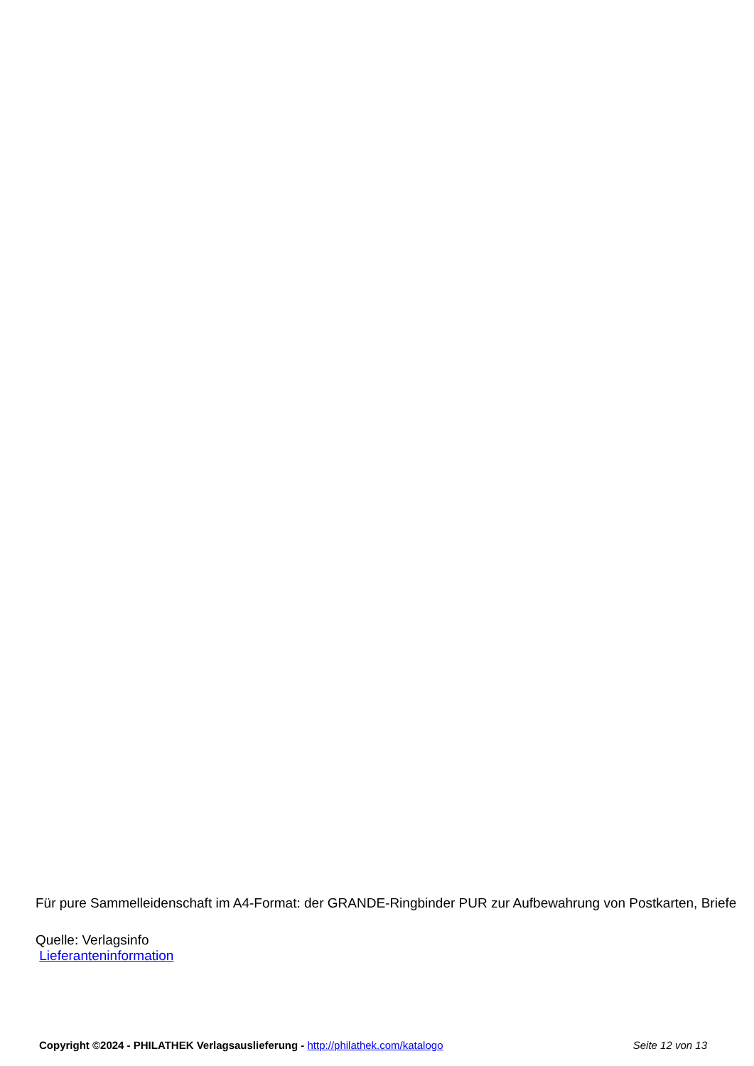Für pure Sammelleidenschaft im A4-Format: der GRANDE-Ringbinder PUR zur Aufbewahrung von Postkarten, Briefe
Quelle: Verlagsinfo
Lieferanteninformation
Copyright ©2024 - PHILATHEK Verlagsauslieferung - http://philathek.com/katalogo Seite 12 von 13